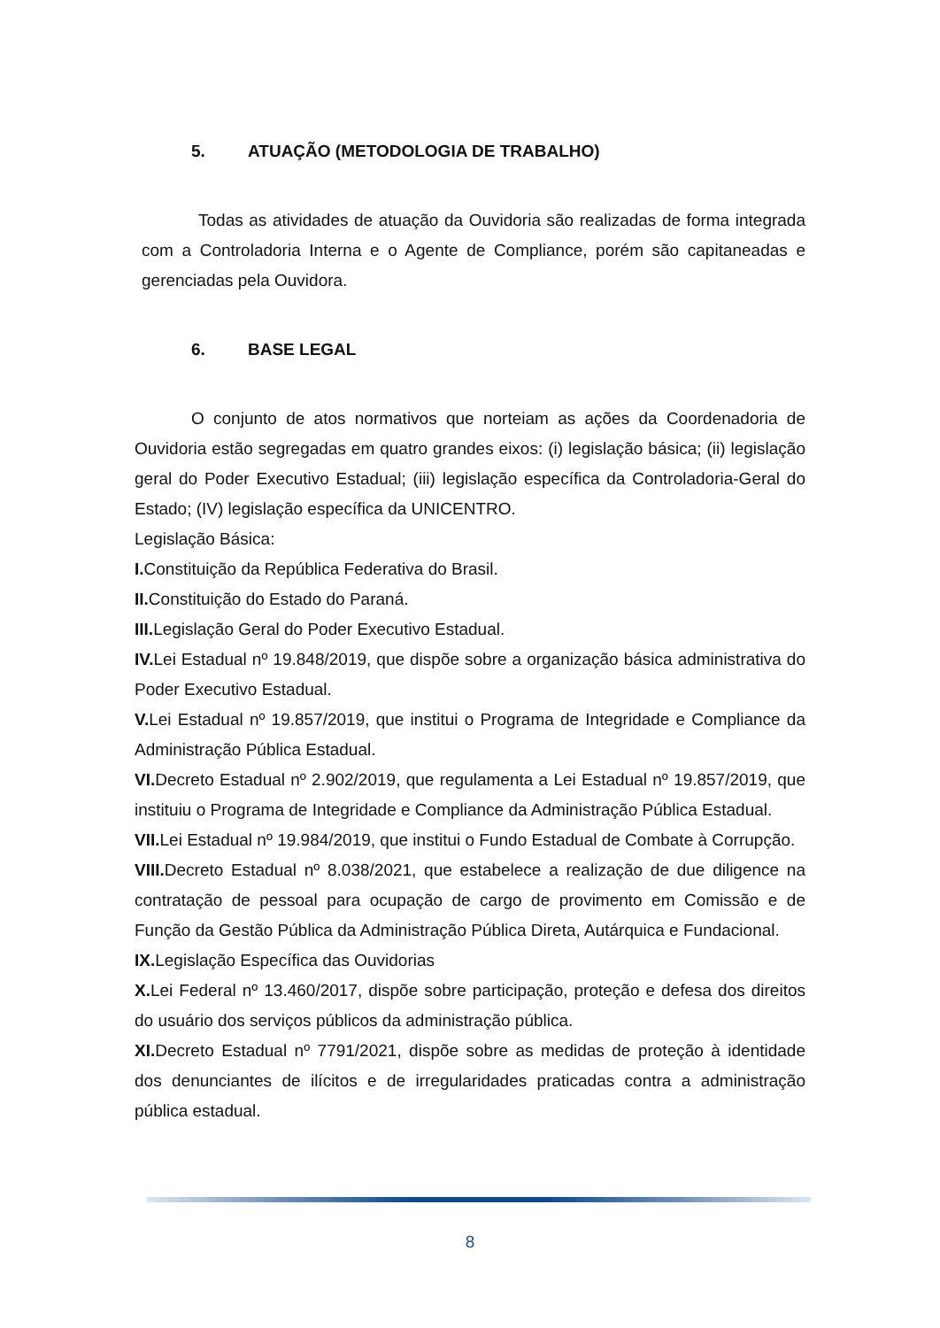5. ATUAÇÃO (METODOLOGIA DE TRABALHO)
Todas as atividades de atuação da Ouvidoria são realizadas de forma integrada com a Controladoria Interna e o Agente de Compliance, porém são capitaneadas e gerenciadas pela Ouvidora.
6. BASE LEGAL
O conjunto de atos normativos que norteiam as ações da Coordenadoria de Ouvidoria estão segregadas em quatro grandes eixos: (i) legislação básica; (ii) legislação geral do Poder Executivo Estadual; (iii) legislação específica da Controladoria-Geral do Estado; (IV) legislação específica da UNICENTRO.
Legislação Básica:
I. Constituição da República Federativa do Brasil.
II. Constituição do Estado do Paraná.
III. Legislação Geral do Poder Executivo Estadual.
IV. Lei Estadual nº 19.848/2019, que dispõe sobre a organização básica administrativa do Poder Executivo Estadual.
V. Lei Estadual nº 19.857/2019, que institui o Programa de Integridade e Compliance da Administração Pública Estadual.
VI. Decreto Estadual nº 2.902/2019, que regulamenta a Lei Estadual nº 19.857/2019, que instituiu o Programa de Integridade e Compliance da Administração Pública Estadual.
VII. Lei Estadual nº 19.984/2019, que institui o Fundo Estadual de Combate à Corrupção.
VIII. Decreto Estadual nº 8.038/2021, que estabelece a realização de due diligence na contratação de pessoal para ocupação de cargo de provimento em Comissão e de Função da Gestão Pública da Administração Pública Direta, Autárquica e Fundacional.
IX. Legislação Específica das Ouvidorias
X. Lei Federal nº 13.460/2017, dispõe sobre participação, proteção e defesa dos direitos do usuário dos serviços públicos da administração pública.
XI. Decreto Estadual nº 7791/2021, dispõe sobre as medidas de proteção à identidade dos denunciantes de ilícitos e de irregularidades praticadas contra a administração pública estadual.
8